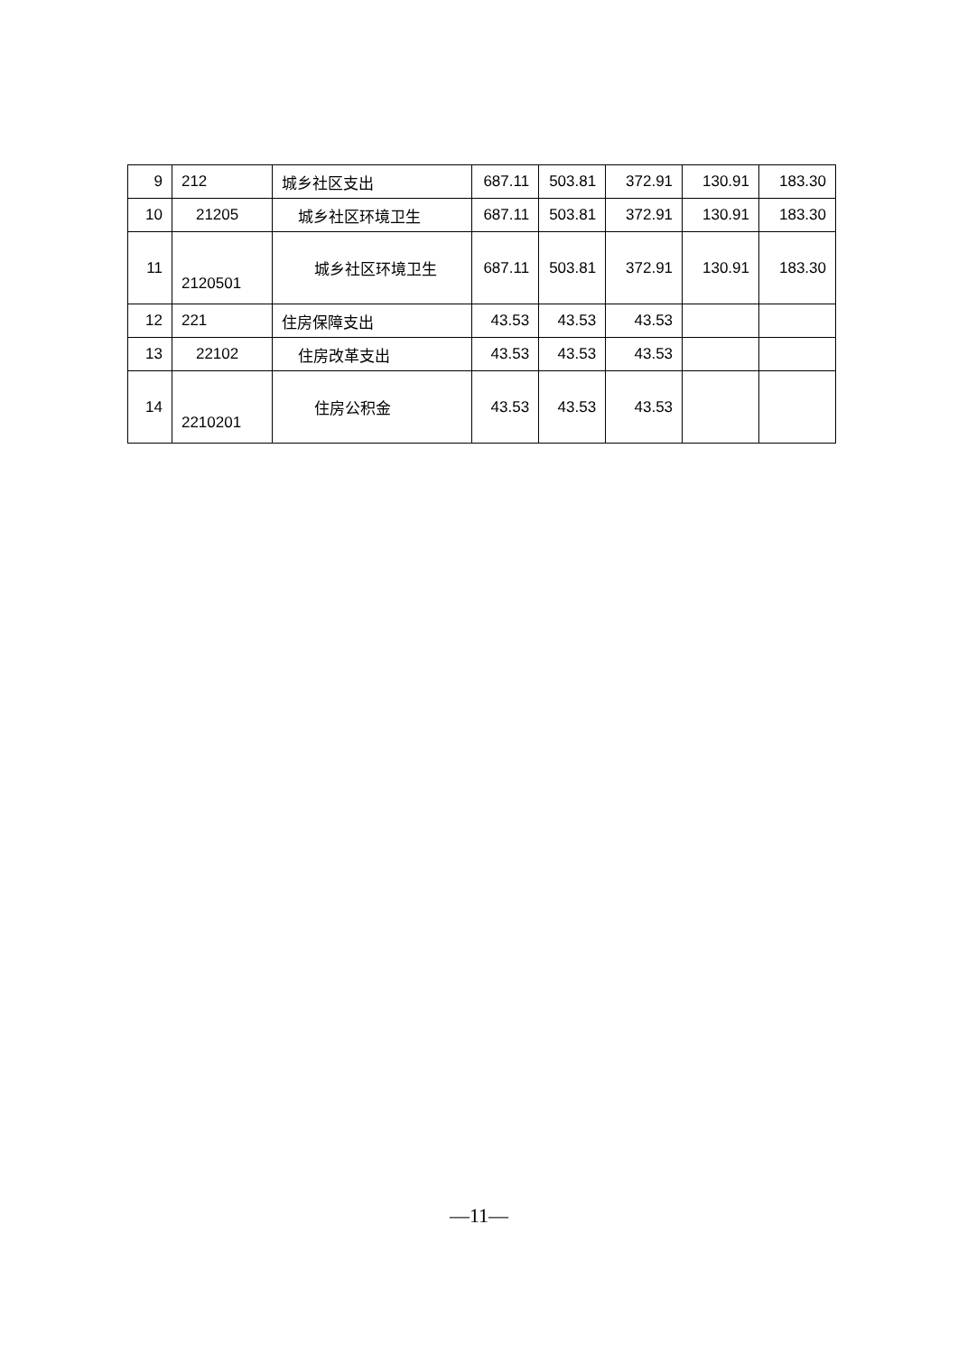| 9 | 212 | 城乡社区支出 | 687.11 | 503.81 | 372.91 | 130.91 | 183.30 |
| 10 | 21205 | 城乡社区环境卫生 | 687.11 | 503.81 | 372.91 | 130.91 | 183.30 |
| 11 | 2120501 | 城乡社区环境卫生 | 687.11 | 503.81 | 372.91 | 130.91 | 183.30 |
| 12 | 221 | 住房保障支出 | 43.53 | 43.53 | 43.53 | | |
| 13 | 22102 | 住房改革支出 | 43.53 | 43.53 | 43.53 | | |
| 14 | 2210201 | 住房公积金 | 43.53 | 43.53 | 43.53 | | |
—11—